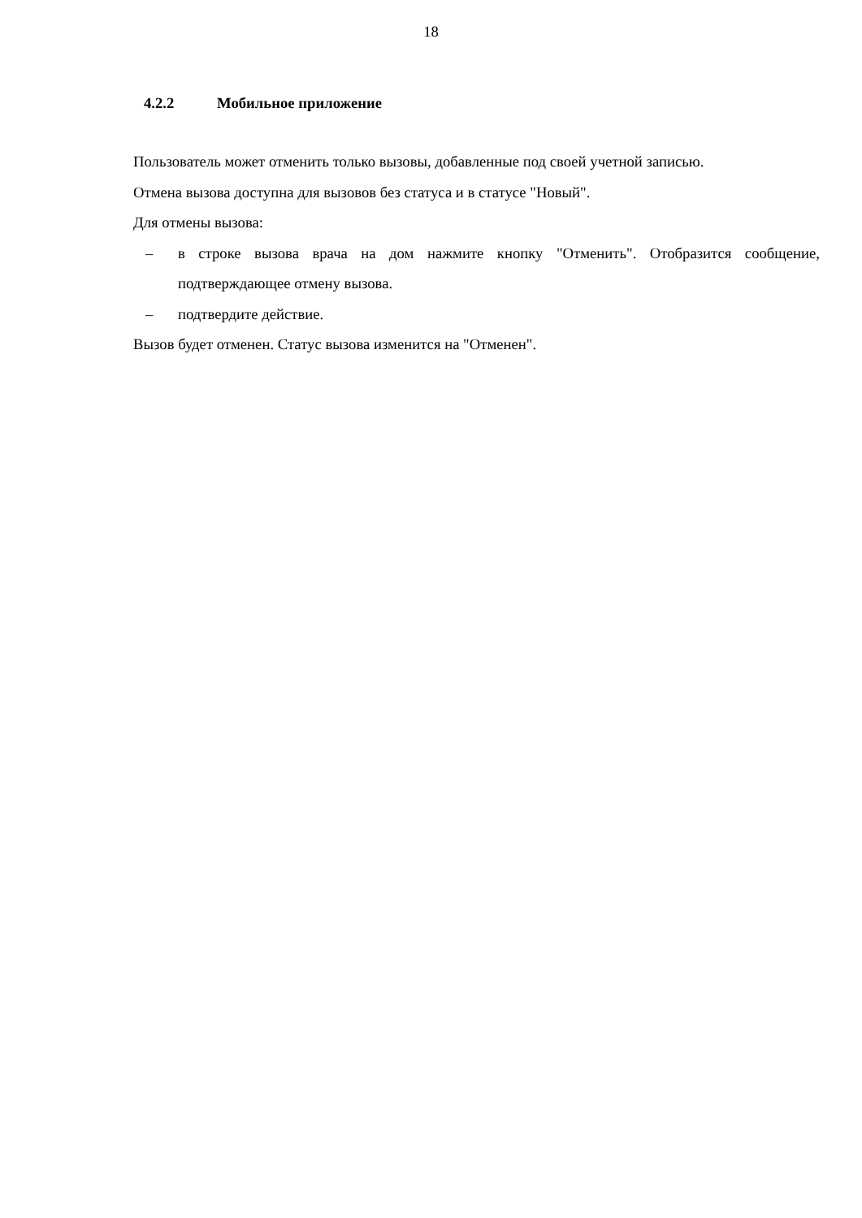18
4.2.2 Мобильное приложение
Пользователь может отменить только вызовы, добавленные под своей учетной записью.
Отмена вызова доступна для вызовов без статуса и в статусе "Новый".
Для отмены вызова:
– в строке вызова врача на дом нажмите кнопку "Отменить". Отобразится сообщение, подтверждающее отмену вызова.
– подтвердите действие.
Вызов будет отменен. Статус вызова изменится на "Отменен".